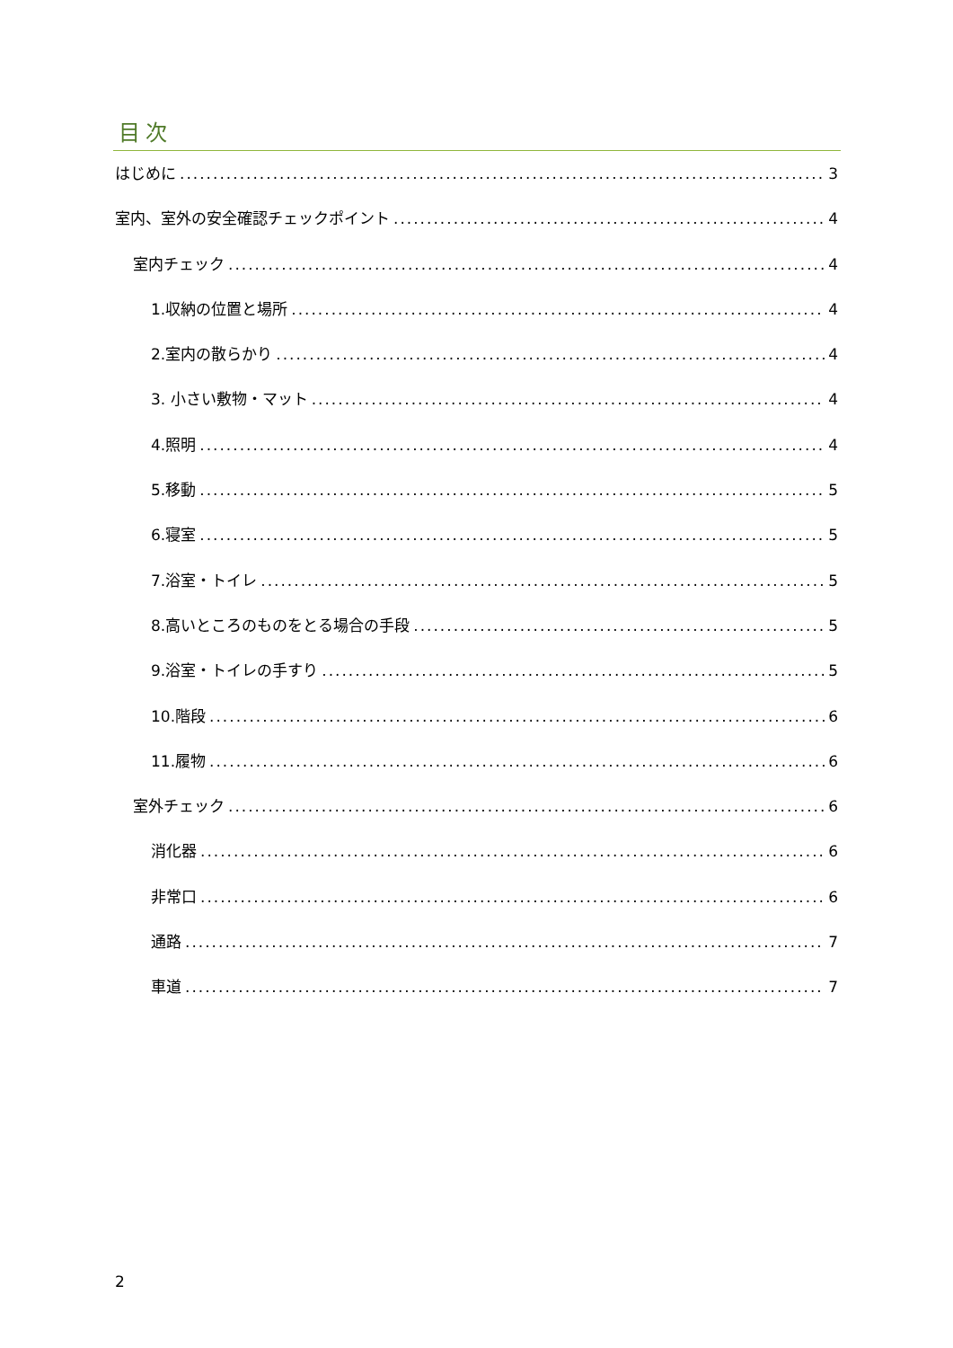目次
はじめに 3
室内、室外の安全確認チェックポイント 4
室内チェック 4
1.収納の位置と場所 4
2.室内の散らかり 4
3. 小さい敷物・マット 4
4.照明 4
5.移動 5
6.寝室 5
7.浴室・トイレ 5
8.高いところのものをとる場合の手段 5
9.浴室・トイレの手すり 5
10.階段 6
11.履物 6
室外チェック 6
消化器 6
非常口 6
通路 7
車道 7
2